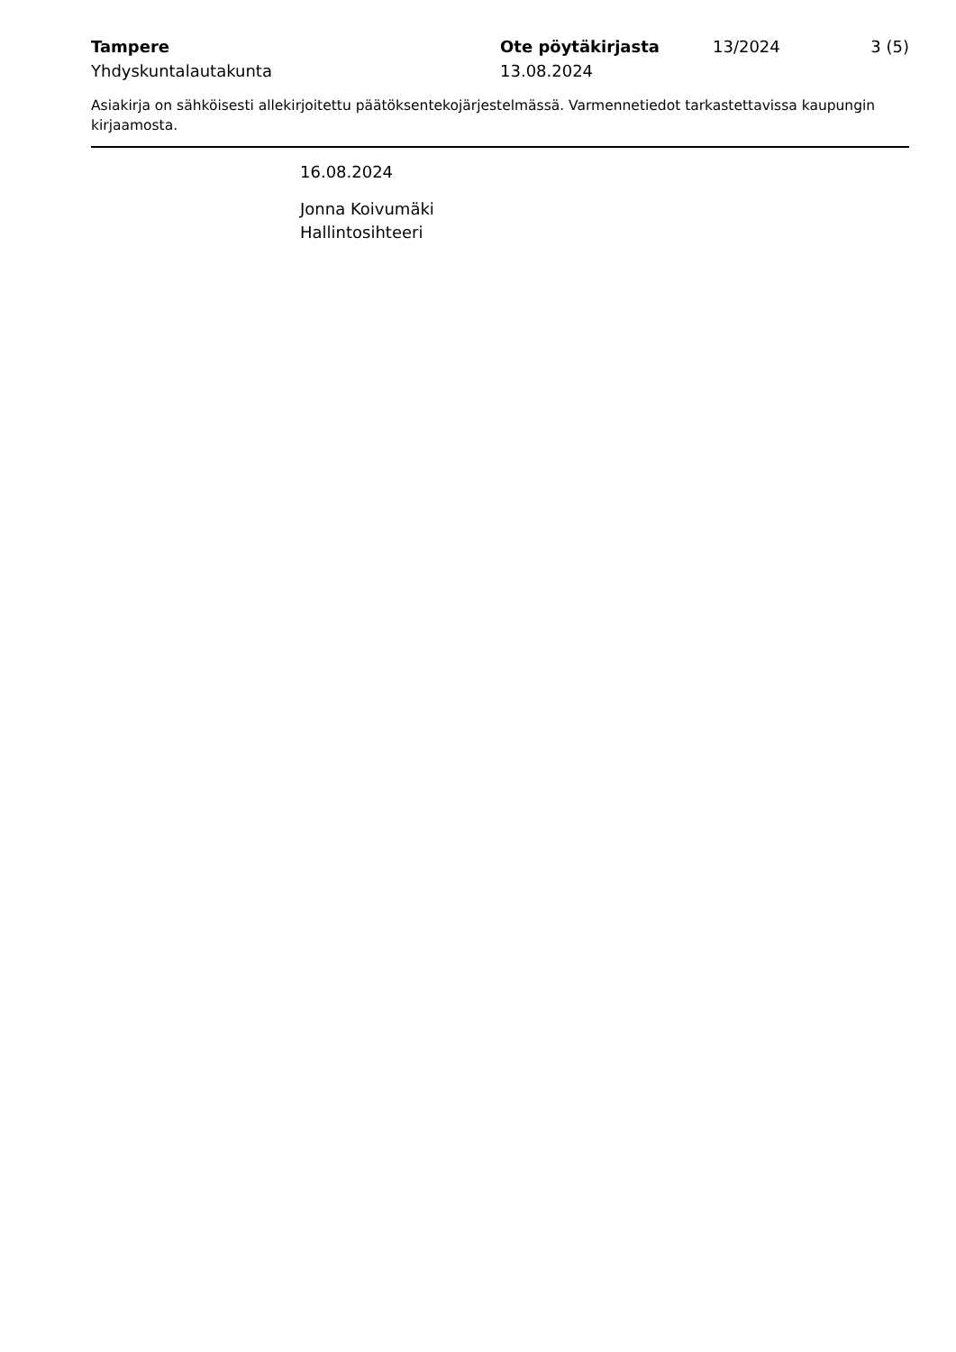Tampere
Yhdyskuntalautakunta
Ote pöytäkirjasta
13.08.2024
13/2024 3 (5)
Asiakirja on sähköisesti allekirjoitettu päätöksentekojärjestelmässä. Varmennetiedot tarkastettavissa kaupungin kirjaamosta.
16.08.2024
Jonna Koivumäki
Hallintosihteeri